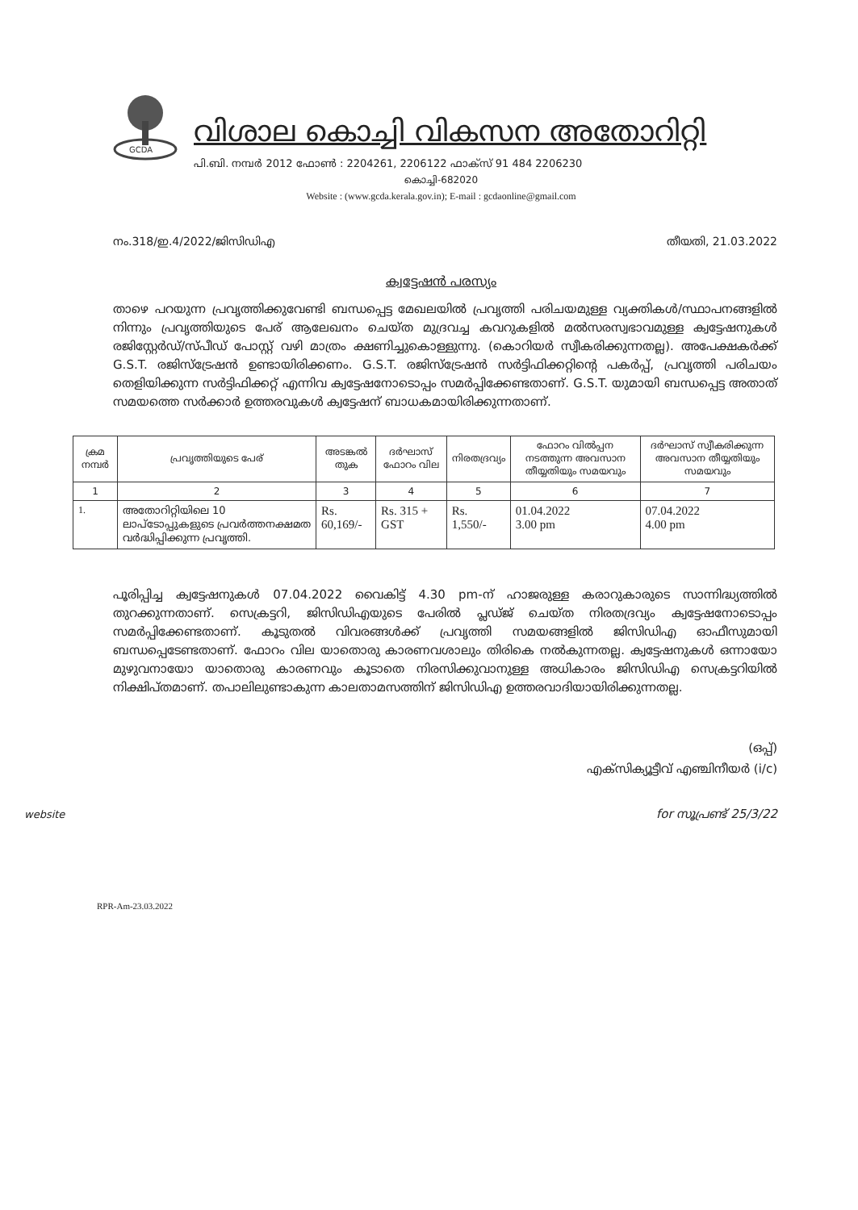GCDA
വിശാല കൊച്ചി വികസന അതോറിറ്റി
പി.ബി. നമ്പർ 2012 ഫോൺ : 2204261, 2206122 ഫാക്സ് 91 484 2206230
കൊച്ചി-682020
Website : (www.gcda.kerala.gov.in); E-mail : gcdaonline@gmail.com
നം.318/ഇ.4/2022/ജിസിഡിഎ തീയതി, 21.03.2022
ക്വട്ടേഷൻ പരസ്യം
താഴെ പറയുന്ന പ്രവൃത്തിക്കുവേണ്ടി ബന്ധപ്പെട്ട മേഖലയിൽ പ്രവൃത്തി പരിചയമുള്ള വ്യക്തികൾ/സ്ഥാപനങ്ങളിൽ നിന്നും പ്രവൃത്തിയുടെ പേര് ആലേഖനം ചെയ്ത മുദ്രവച്ച കവറുകളിൽ മൽസരസ്വഭാവമുള്ള ക്വട്ടേഷനുകൾ രജിസ്റ്റേർഡ്/സ്പീഡ് പോസ്റ്റ് വഴി മാത്രം ക്ഷണിച്ചുകൊള്ളുന്നു. (കൊറിയർ സ്വീകരിക്കുന്നതല്ല). അപേക്ഷകർക്ക് G.S.T. രജിസ്ട്രേഷൻ ഉണ്ടായിരിക്കണം. G.S.T. രജിസ്ട്രേഷൻ സർട്ടിഫിക്കറ്റിന്റെ പകർപ്പ്, പ്രവൃത്തി പരിചയം തെളിയിക്കുന്ന സർട്ടിഫിക്കറ്റ് എന്നിവ ക്വട്ടേഷനോടൊപ്പം സമർപ്പിക്കേണ്ടതാണ്. G.S.T. യുമായി ബന്ധപ്പെട്ട അതാത് സമയത്തെ സർക്കാർ ഉത്തരവുകൾ ക്വട്ടേഷന് ബാധകമായിരിക്കുന്നതാണ്.
| ക്രമ നമ്പർ | പ്രവൃത്തിയുടെ പേര് | അടങ്കൽ തുക | ദർഘാസ് ഫോറം വില | നിരതദ്രവ്യം | ഫോറം വിൽപ്പന നടത്തുന്ന അവസാന തീയ്യതിയും സമയവും | ദർഘാസ് സ്വീകരിക്കുന്ന അവസാന തീയ്യതിയും സമയവും |
| --- | --- | --- | --- | --- | --- | --- |
| 1 | 2 | 3 | 4 | 5 | 6 | 7 |
| 1. | അതോറിറ്റിയിലെ 10 ലാപ്ടോപ്പുകളുടെ പ്രവർത്തനക്ഷമത വർദ്ധിപ്പിക്കുന്ന പ്രവൃത്തി. | Rs. 60,169/- | Rs. 315 + GST | Rs. 1,550/- | 01.04.2022 3.00 pm | 07.04.2022 4.00 pm |
പൂരിപ്പിച്ച ക്വട്ടേഷനുകൾ 07.04.2022 വൈകിട്ട് 4.30 pm-ന് ഹാജരുള്ള കരാറുകാരുടെ സാന്നിദ്ധ്യത്തിൽ തുറക്കുന്നതാണ്. സെക്രട്ടറി, ജിസിഡിഎയുടെ പേരിൽ പ്ലഡ്ജ് ചെയ്ത നിരതദ്രവ്യം ക്വട്ടേഷനോടൊപ്പം സമർപ്പിക്കേണ്ടതാണ്. കൂടുതൽ വിവരങ്ങൾക്ക് പ്രവൃത്തി സമയങ്ങളിൽ ജിസിഡിഎ ഓഫീസുമായി ബന്ധപ്പെടേണ്ടതാണ്. ഫോറം വില യാതൊരു കാരണവശാലും തിരികെ നൽകുന്നതല്ല. ക്വട്ടേഷനുകൾ ഒന്നായോ മുഴുവനായോ യാതൊരു കാരണവും കൂടാതെ നിരസിക്കുവാനുള്ള അധികാരം ജിസിഡിഎ സെക്രട്ടറിയിൽ നിക്ഷിപ്തമാണ്. തപാലിലുണ്ടാകുന്ന കാലതാമസത്തിന് ജിസിഡിഎ ഉത്തരവാദിയായിരിക്കുന്നതല്ല.
(ഒപ്പ്)
എക്സിക്യൂട്ടീവ് എഞ്ചിനീയർ (i/c)
for സൂപ്രണ്ട് 25/3/22
website
RPR-Am-23.03.2022